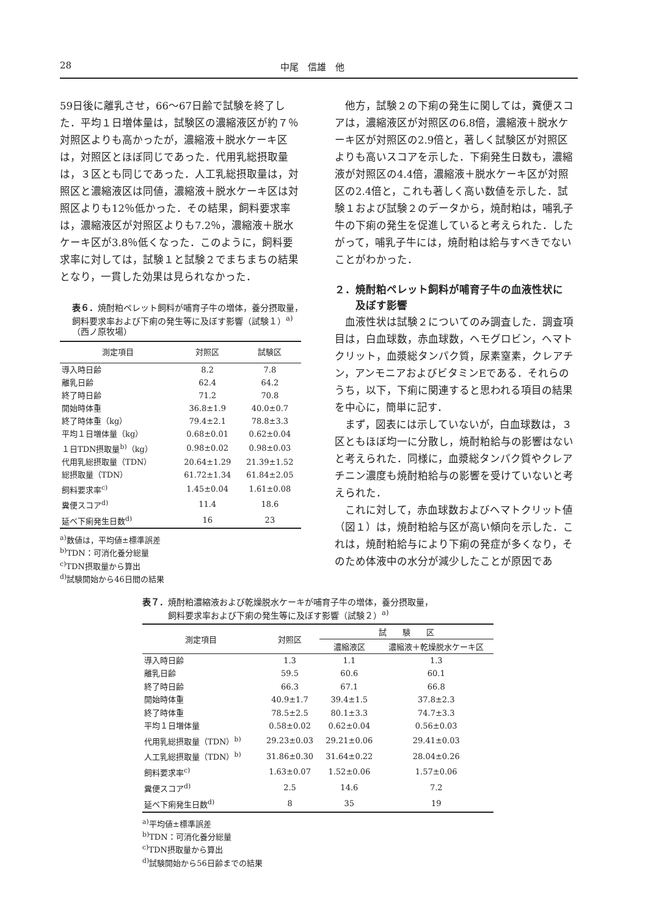28 中尾　信雄　他
59日後に離乳させ，66～67日齢で試験を終了した．平均１日増体量は，試験区の濃縮液区が約７％対照区よりも高かったが，濃縮液＋脱水ケーキ区は，対照区とほぼ同じであった．代用乳総摂取量は，３区とも同じであった．人工乳総摂取量は，対照区と濃縮液区は同値，濃縮液＋脱水ケーキ区は対照区よりも12％低かった．その結果，飼料要求率は，濃縮液区が対照区よりも7.2％，濃縮液＋脱水ケーキ区が3.8％低くなった．このように，飼料要求率に対しては，試験１と試験２でまちまちの結果となり，一貫した効果は見られなかった．
表６．焼酎粕ペレット飼料が哺育子牛の増体，養分摂取量，飼料要求率および下痢の発生等に及ぼす影響（試験１）<sup>a)</sup>（西ノ原牧場）
| 測定項目 | 対照区 | 試験区 |
| --- | --- | --- |
| 導入時日齢 | 8.2 | 7.8 |
| 離乳日齢 | 62.4 | 64.2 |
| 終了時日齢 | 71.2 | 70.8 |
| 開始時体重 | 36.8±1.9 | 40.0±0.7 |
| 終了時体重（kg） | 79.4±2.1 | 78.8±3.3 |
| 平均１日増体量（kg） | 0.68±0.01 | 0.62±0.04 |
| １日TDN摂取量<sup>b)</sup>（kg） | 0.98±0.02 | 0.98±0.03 |
| 代用乳総摂取量（TDN） | 20.64±1.29 | 21.39±1.52 |
| 総摂取量（TDN） | 61.72±1.34 | 61.84±2.05 |
| 飼料要求率<sup>c)</sup> | 1.45±0.04 | 1.61±0.08 |
| 糞便スコア<sup>d)</sup> | 11.4 | 18.6 |
| 延べ下痢発生日数<sup>d)</sup> | 16 | 23 |
<sup>a)</sup> 数値は，平均値±標準誤差
<sup>b)</sup> TDN：可消化養分総量
<sup>c)</sup> TDN摂取量から算出
<sup>d)</sup> 試験開始から46日間の結果
　他方，試験２の下痢の発生に関しては，糞便スコアは，濃縮液区が対照区の6.8倍，濃縮液＋脱水ケーキ区が対照区の2.9倍と，著しく試験区が対照区よりも高いスコアを示した．下痢発生日数も，濃縮液が対照区の4.4倍，濃縮液＋脱水ケーキ区が対照区の2.4倍と，これも著しく高い数値を示した．試験１および試験２のデータから，焼酎粕は，哺乳子牛の下痢の発生を促進していると考えられた．したがって，哺乳子牛には，焼酎粕は給与すべきでないことがわかった．
２．焼酎粕ペレット飼料が哺育子牛の血液性状に
　　及ぼす影響
　血液性状は試験２についてのみ調査した．調査項目は，白血球数，赤血球数，ヘモグロビン，ヘマトクリット，血漿総タンパク質，尿素窒素，クレアチン，アンモニアおよびビタミンEである．それらのうち，以下，下痢に関連すると思われる項目の結果を中心に，簡単に記す．
　まず，図表には示していないが，白血球数は，３区ともほぼ均一に分散し，焼酎粕給与の影響はないと考えられた．同様に，血漿総タンパク質やクレアチニン濃度も焼酎粕給与の影響を受けていないと考えられた．
　これに対して，赤血球数およびヘマトクリット値（図１）は，焼酎粕給与区が高い傾向を示した．これは，焼酎粕給与により下痢の発症が多くなり，そのため体液中の水分が減少したことが原因であ
表７．焼酎粕濃縮液および乾燥脱水ケーキが哺育子牛の増体，養分摂取量，
　　　飼料要求率および下痢の発生等に及ぼす影響（試験２）<sup>a)</sup>
| 測定項目 | 対照区 | 試 験 区 | |
| --- | --- | --- | --- |
| | | 濃縮液区 | 濃縮液＋乾燥脱水ケーキ区 |
| 導入時日齢 | 1.3 | 1.1 | 1.3 |
| 離乳日齢 | 59.5 | 60.6 | 60.1 |
| 終了時日齢 | 66.3 | 67.1 | 66.8 |
| 開始時体重 | 40.9±1.7 | 39.4±1.5 | 37.8±2.3 |
| 終了時体重 | 78.5±2.5 | 80.1±3.3 | 74.7±3.3 |
| 平均１日増体量 | 0.58±0.02 | 0.62±0.04 | 0.56±0.03 |
| 代用乳総摂取量（TDN）<sup>b)</sup> | 29.23±0.03 | 29.21±0.06 | 29.41±0.03 |
| 人工乳総摂取量（TDN）<sup>b)</sup> | 31.86±0.30 | 31.64±0.22 | 28.04±0.26 |
| 飼料要求率<sup>c)</sup> | 1.63±0.07 | 1.52±0.06 | 1.57±0.06 |
| 糞便スコア<sup>d)</sup> | 2.5 | 14.6 | 7.2 |
| 延べ下痢発生日数<sup>d)</sup> | 8 | 35 | 19 |
<sup>a)</sup> 平均値±標準誤差
<sup>b)</sup> TDN：可消化養分総量
<sup>c)</sup> TDN摂取量から算出
<sup>d)</sup> 試験開始から56日齢までの結果